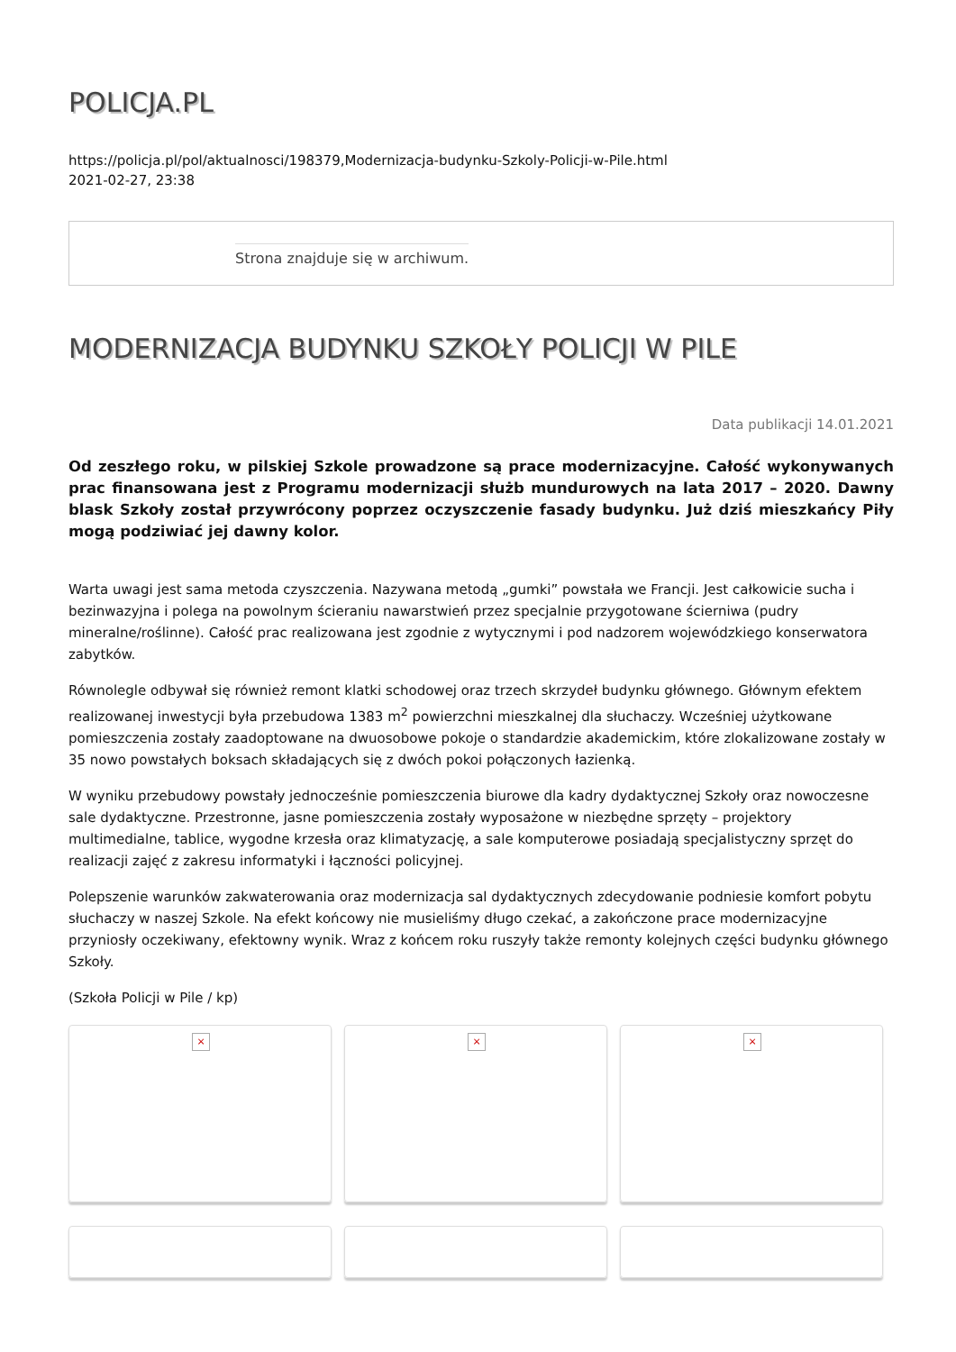POLICJA.PL
https://policja.pl/pol/aktualnosci/198379,Modernizacja-budynku-Szkoly-Policji-w-Pile.html
2021-02-27, 23:38
Strona znajduje się w archiwum.
MODERNIZACJA BUDYNKU SZKOŁY POLICJI W PILE
Data publikacji 14.01.2021
Od zeszłego roku, w pilskiej Szkole prowadzone są prace modernizacyjne. Całość wykonywanych prac finansowana jest z Programu modernizacji służb mundurowych na lata 2017 – 2020. Dawny blask Szkoły został przywrócony poprzez oczyszczenie fasady budynku. Już dziś mieszkańcy Piły mogą podziwiać jej dawny kolor.
Warta uwagi jest sama metoda czyszczenia. Nazywana metodą „gumki” powstała we Francji. Jest całkowicie sucha i bezinwazyjna i polega na powolnym ścieraniu nawarstwień przez specjalnie przygotowane ścierniwa (pudry mineralne/roślinne). Całość prac realizowana jest zgodnie z wytycznymi i pod nadzorem wojewódzkiego konserwatora zabytków.
Równolegle odbywał się również remont klatki schodowej oraz trzech skrzydeł budynku głównego. Głównym efektem realizowanej inwestycji była przebudowa 1383 m<sup>2</sup> powierzchni mieszkalnej dla słuchaczy. Wcześniej użytkowane pomieszczenia zostały zaadoptowane na dwuosobowe pokoje o standardzie akademickim, które zlokalizowane zostały w 35 nowo powstałych boksach składających się z dwóch pokoi połączonych łazienką.
W wyniku przebudowy powstały jednocześnie pomieszczenia biurowe dla kadry dydaktycznej Szkoły oraz nowoczesne sale dydaktyczne. Przestronne, jasne pomieszczenia zostały wyposażone w niezbędne sprzęty – projektory multimedialne, tablice, wygodne krzesła oraz klimatyzację, a sale komputerowe posiadają specjalistyczny sprzęt do realizacji zajęć z zakresu informatyki i łączności policyjnej.
Polepszenie warunków zakwaterowania oraz modernizacja sal dydaktycznych zdecydowanie podniesie komfort pobytu słuchaczy w naszej Szkole. Na efekt końcowy nie musieliśmy długo czekać, a zakończone prace modernizacyjne przyniosły oczekiwany, efektowny wynik. Wraz z końcem roku ruszyły także remonty kolejnych części budynku głównego Szkoły.
(Szkoła Policji w Pile / kp)
×
×
×